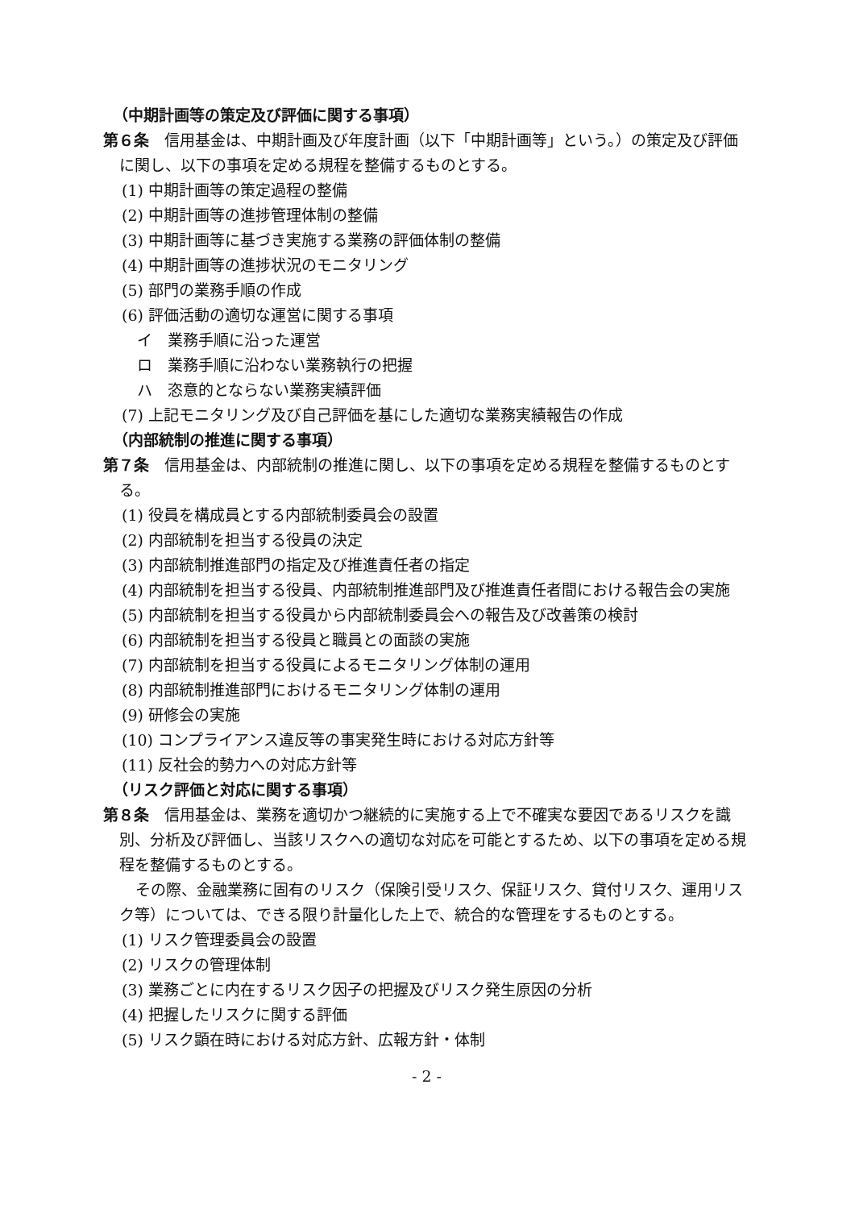（中期計画等の策定及び評価に関する事項）
第６条　信用基金は、中期計画及び年度計画（以下「中期計画等」という。）の策定及び評価に関し、以下の事項を定める規程を整備するものとする。
(1) 中期計画等の策定過程の整備
(2) 中期計画等の進捗管理体制の整備
(3) 中期計画等に基づき実施する業務の評価体制の整備
(4) 中期計画等の進捗状況のモニタリング
(5) 部門の業務手順の作成
(6) 評価活動の適切な運営に関する事項
イ　業務手順に沿った運営
ロ　業務手順に沿わない業務執行の把握
ハ　恣意的とならない業務実績評価
(7) 上記モニタリング及び自己評価を基にした適切な業務実績報告の作成
（内部統制の推進に関する事項）
第７条　信用基金は、内部統制の推進に関し、以下の事項を定める規程を整備するものとする。
(1) 役員を構成員とする内部統制委員会の設置
(2) 内部統制を担当する役員の決定
(3) 内部統制推進部門の指定及び推進責任者の指定
(4) 内部統制を担当する役員、内部統制推進部門及び推進責任者間における報告会の実施
(5) 内部統制を担当する役員から内部統制委員会への報告及び改善策の検討
(6) 内部統制を担当する役員と職員との面談の実施
(7) 内部統制を担当する役員によるモニタリング体制の運用
(8) 内部統制推進部門におけるモニタリング体制の運用
(9) 研修会の実施
(10) コンプライアンス違反等の事実発生時における対応方針等
(11) 反社会的勢力への対応方針等
（リスク評価と対応に関する事項）
第８条　信用基金は、業務を適切かつ継続的に実施する上で不確実な要因であるリスクを識別、分析及び評価し、当該リスクへの適切な対応を可能とするため、以下の事項を定める規程を整備するものとする。
その際、金融業務に固有のリスク（保険引受リスク、保証リスク、貸付リスク、運用リスク等）については、できる限り計量化した上で、統合的な管理をするものとする。
(1) リスク管理委員会の設置
(2) リスクの管理体制
(3) 業務ごとに内在するリスク因子の把握及びリスク発生原因の分析
(4) 把握したリスクに関する評価
(5) リスク顕在時における対応方針、広報方針・体制
- 2 -